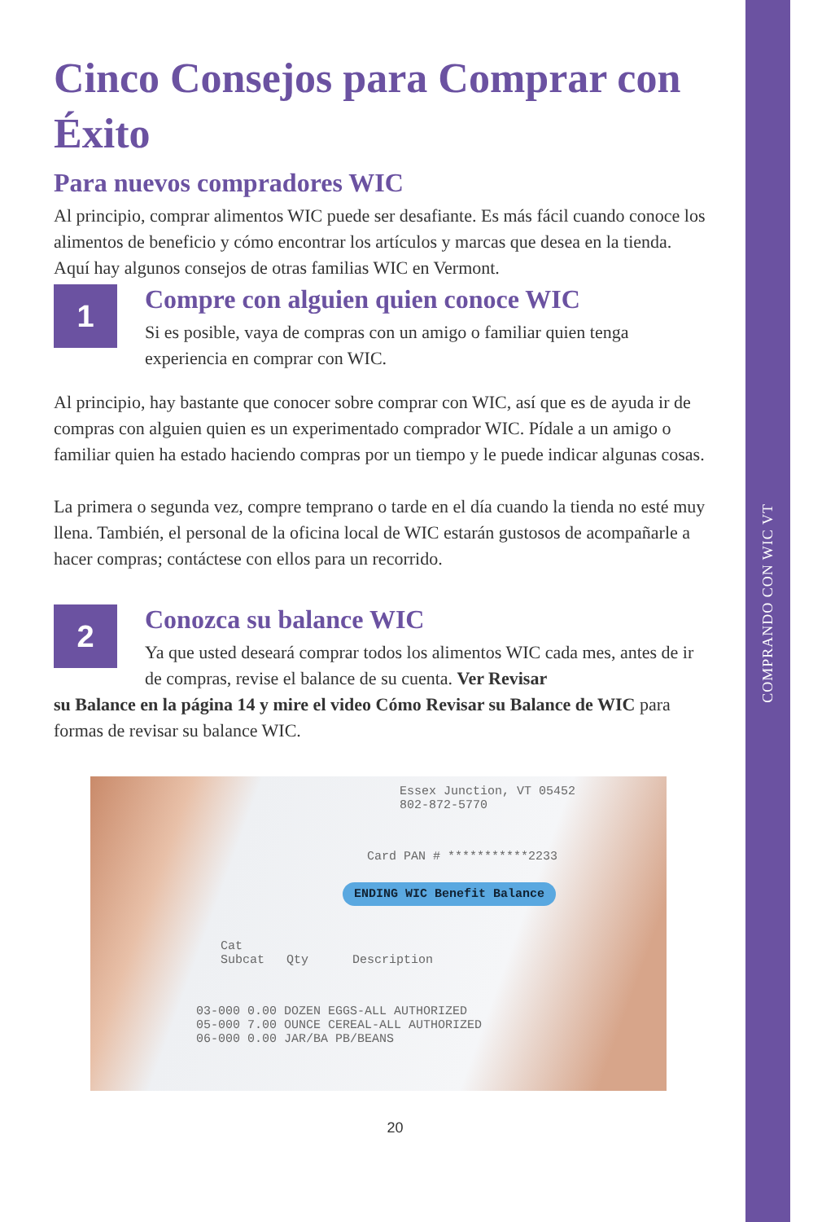COMPRANDO CON WIC VT
Cinco Consejos para Comprar con Éxito
Para nuevos compradores WIC
Al principio, comprar alimentos WIC puede ser desafiante. Es más fácil cuando conoce los alimentos de beneficio y cómo encontrar los artículos y marcas que desea en la tienda. Aquí hay algunos consejos de otras familias WIC en Vermont.
1
Compre con alguien quien conoce WIC
Si es posible, vaya de compras con un amigo o familiar quien tenga experiencia en comprar con WIC.
Al principio, hay bastante que conocer sobre comprar con WIC, así que es de ayuda ir de compras con alguien quien es un experimentado comprador WIC. Pídale a un amigo o familiar quien ha estado haciendo compras por un tiempo y le puede indicar algunas cosas.
La primera o segunda vez, compre temprano o tarde en el día cuando la tienda no esté muy llena. También, el personal de la oficina local de WIC estarán gustosos de acompañarle a hacer compras; contáctese con ellos para un recorrido.
2
Conozca su balance WIC
Ya que usted deseará comprar todos los alimentos WIC cada mes, antes de ir de compras, revise el balance de su cuenta. Ver Revisar
su Balance en la página 14 y mire el video Cómo Revisar su Balance de WIC para formas de revisar su balance WIC.
Essex Junction, VT 05452
802-872-5770
Card PAN # ***********2233
ENDING WIC Benefit Balance
Cat
Subcat Qty Description
03-000 0.00 DOZEN EGGS-ALL AUTHORIZED
05-000 7.00 OUNCE CEREAL-ALL AUTHORIZED
06-000 0.00 JAR/BA PB/BEANS
20